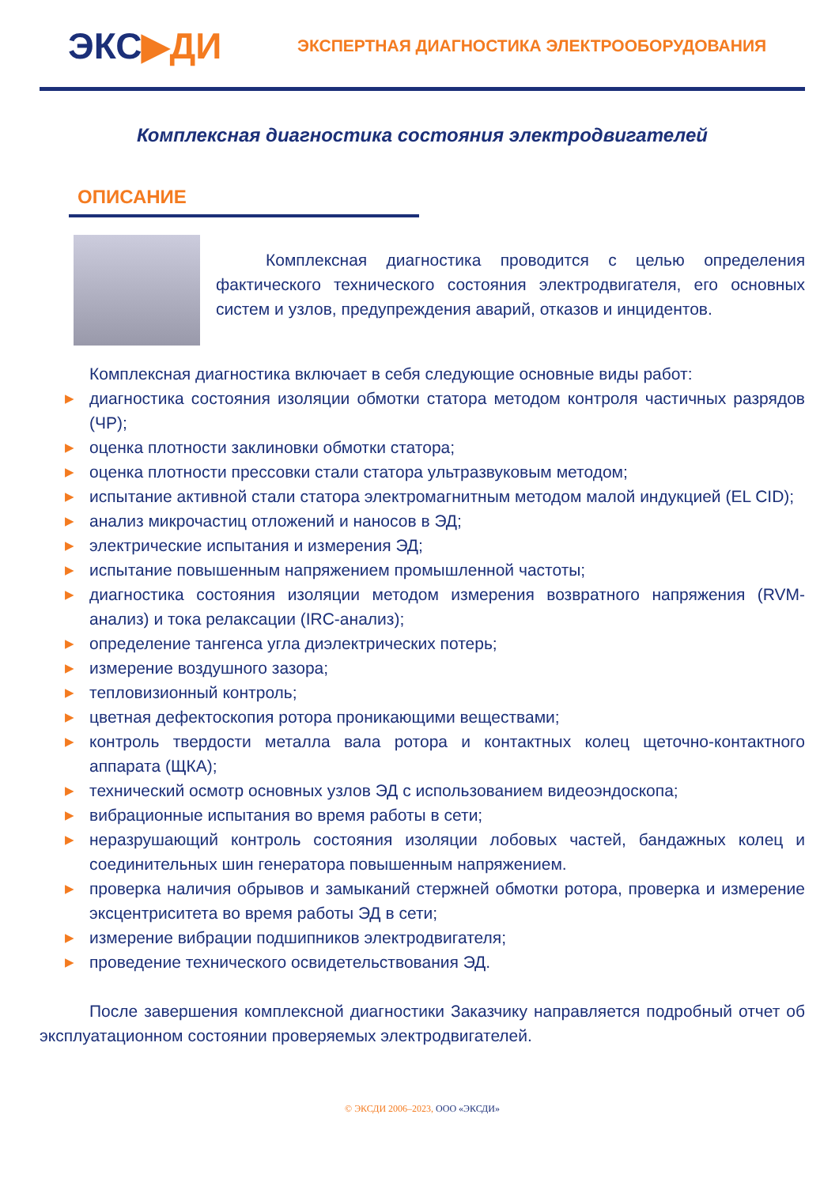ЭКС▶ДИ
ЭКСПЕРТНАЯ ДИАГНОСТИКА ЭЛЕКТРООБОРУДОВАНИЯ
Комплексная диагностика состояния электродвигателей
ОПИСАНИЕ
Комплексная диагностика проводится с целью определения фактического технического состояния электродвигателя, его основных систем и узлов, предупреждения аварий, отказов и инцидентов.
Комплексная диагностика включает в себя следующие основные виды работ:
▶ диагностика состояния изоляции обмотки статора методом контроля частичных разрядов (ЧР);
▶ оценка плотности заклиновки обмотки статора;
▶ оценка плотности прессовки стали статора ультразвуковым методом;
▶ испытание активной стали статора электромагнитным методом малой индукцией (EL CID);
▶ анализ микрочастиц отложений и наносов в ЭД;
▶ электрические испытания и измерения ЭД;
▶ испытание повышенным напряжением промышленной частоты;
▶ диагностика состояния изоляции методом измерения возвратного напряжения (RVM-анализ) и тока релаксации (IRC-анализ);
▶ определение тангенса угла диэлектрических потерь;
▶ измерение воздушного зазора;
▶ тепловизионный контроль;
▶ цветная дефектоскопия ротора проникающими веществами;
▶ контроль твердости металла вала ротора и контактных колец щеточно-контактного аппарата (ЩКА);
▶ технический осмотр основных узлов ЭД с использованием видеоэндоскопа;
▶ вибрационные испытания во время работы в сети;
▶ неразрушающий контроль состояния изоляции лобовых частей, бандажных колец и соединительных шин генератора повышенным напряжением.
▶ проверка наличия обрывов и замыканий стержней обмотки ротора, проверка и измерение эксцентриситета во время работы ЭД в сети;
▶ измерение вибрации подшипников электродвигателя;
▶ проведение технического освидетельствования ЭД.
После завершения комплексной диагностики Заказчику направляется подробный отчет об эксплуатационном состоянии проверяемых электродвигателей.
© ЭКСДИ 2006–2023, ООО «ЭКСДИ»